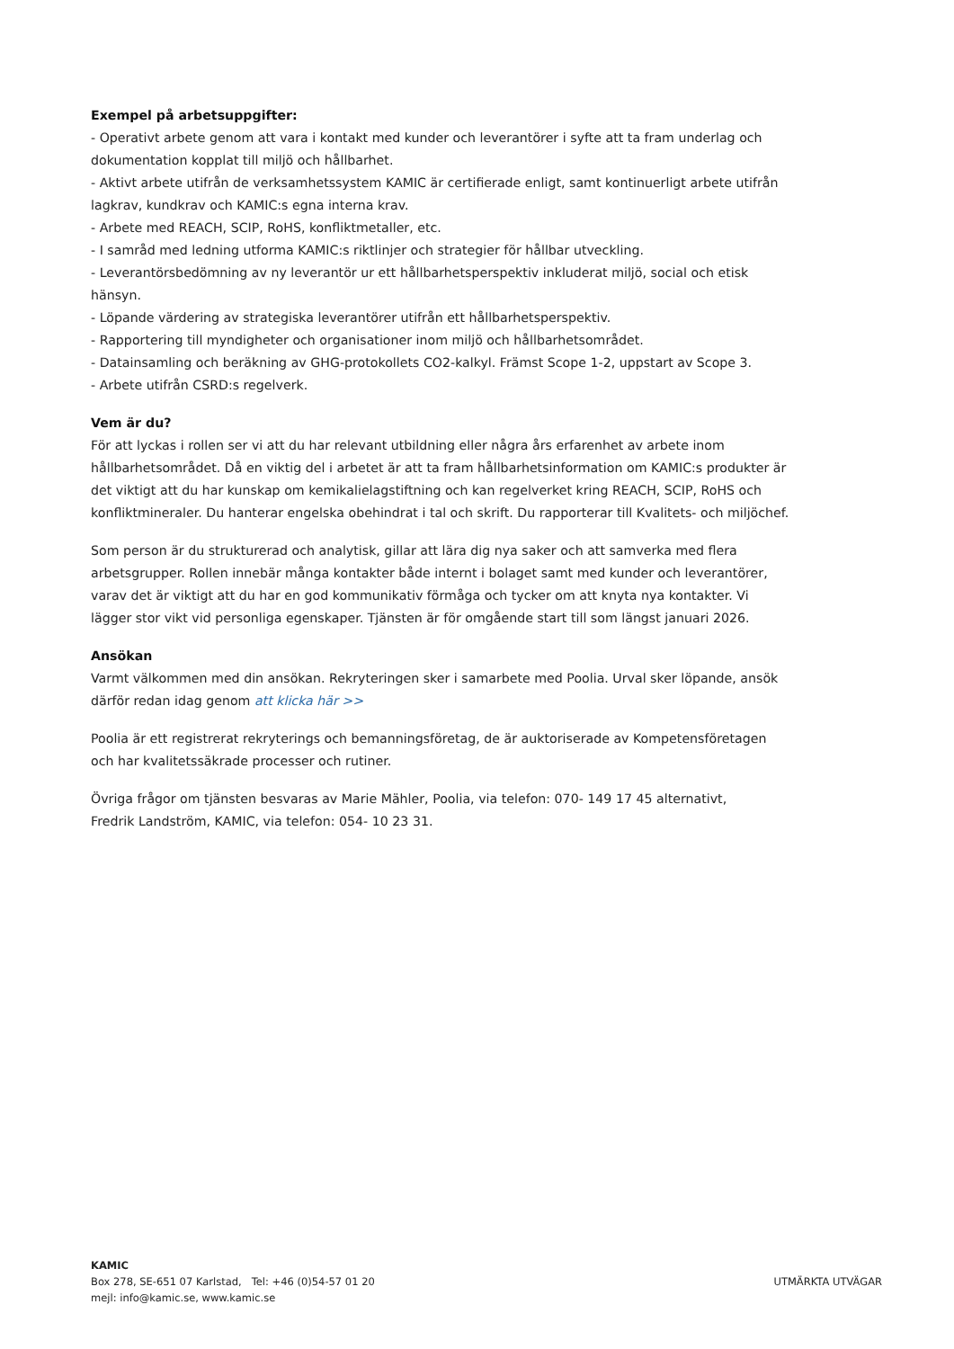Exempel på arbetsuppgifter:
- Operativt arbete genom att vara i kontakt med kunder och leverantörer i syfte att ta fram underlag och dokumentation kopplat till miljö och hållbarhet.
- Aktivt arbete utifrån de verksamhetssystem KAMIC är certifierade enligt, samt kontinuerligt arbete utifrån lagkrav, kundkrav och KAMIC:s egna interna krav.
- Arbete med REACH, SCIP, RoHS, konfliktmetaller, etc.
- I samråd med ledning utforma KAMIC:s riktlinjer och strategier för hållbar utveckling.
- Leverantörsbedömning av ny leverantör ur ett hållbarhetsperspektiv inkluderat miljö, social och etisk hänsyn.
- Löpande värdering av strategiska leverantörer utifrån ett hållbarhetsperspektiv.
- Rapportering till myndigheter och organisationer inom miljö och hållbarhetsområdet.
- Datainsamling och beräkning av GHG-protokollets CO2-kalkyl. Främst Scope 1-2, uppstart av Scope 3.
- Arbete utifrån CSRD:s regelverk.
Vem är du?
För att lyckas i rollen ser vi att du har relevant utbildning eller några års erfarenhet av arbete inom hållbarhetsområdet. Då en viktig del i arbetet är att ta fram hållbarhetsinformation om KAMIC:s produkter är det viktigt att du har kunskap om kemikalielagstiftning och kan regelverket kring REACH, SCIP, RoHS och konfliktmineraler. Du hanterar engelska obehindrat i tal och skrift. Du rapporterar till Kvalitets- och miljöchef.
Som person är du strukturerad och analytisk, gillar att lära dig nya saker och att samverka med flera arbetsgrupper. Rollen innebär många kontakter både internt i bolaget samt med kunder och leverantörer, varav det är viktigt att du har en god kommunikativ förmåga och tycker om att knyta nya kontakter. Vi lägger stor vikt vid personliga egenskaper. Tjänsten är för omgående start till som längst januari 2026.
Ansökan
Varmt välkommen med din ansökan. Rekryteringen sker i samarbete med Poolia. Urval sker löpande, ansök därför redan idag genom att klicka här >>
Poolia är ett registrerat rekryterings och bemanningsföretag, de är auktoriserade av Kompetensföretagen och har kvalitetssäkrade processer och rutiner.
Övriga frågor om tjänsten besvaras av Marie Mähler, Poolia, via telefon: 070- 149 17 45 alternativt,
Fredrik Landström, KAMIC, via telefon: 054- 10 23 31.
KAMIC
Box 278, SE-651 07 Karlstad, Tel: +46 (0)54-57 01 20
mejl: info@kamic.se, www.kamic.se
UTMÄRKTA UTVÄGAR